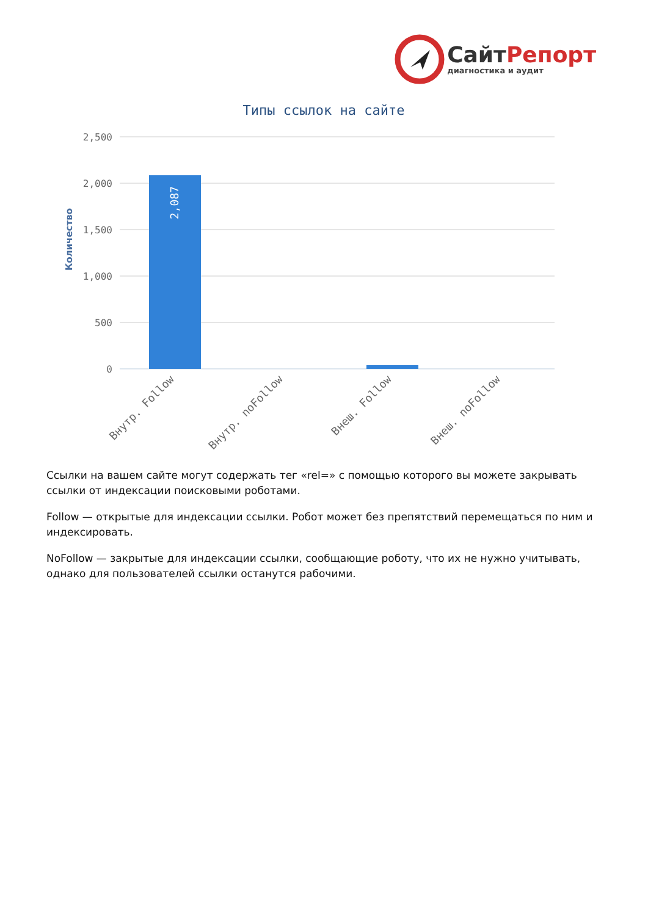СайтРепорт
диагностика и аудит
Типы ссылок на сайте
Количество
2,500
2,000
1,500
1,000
500
0
2,087
Внутр. Follow
Внутр. noFollow
Внеш. Follow
Внеш. noFollow
Ссылки на вашем сайте могут содержать тег «rel=» с помощью которого вы можете закрывать ссылки от индексации поисковыми роботами.
Follow — открытые для индексации ссылки. Робот может без препятствий перемещаться по ним и индексировать.
NoFollow — закрытые для индексации ссылки, сообщающие роботу, что их не нужно учитывать, однако для пользователей ссылки останутся рабочими.